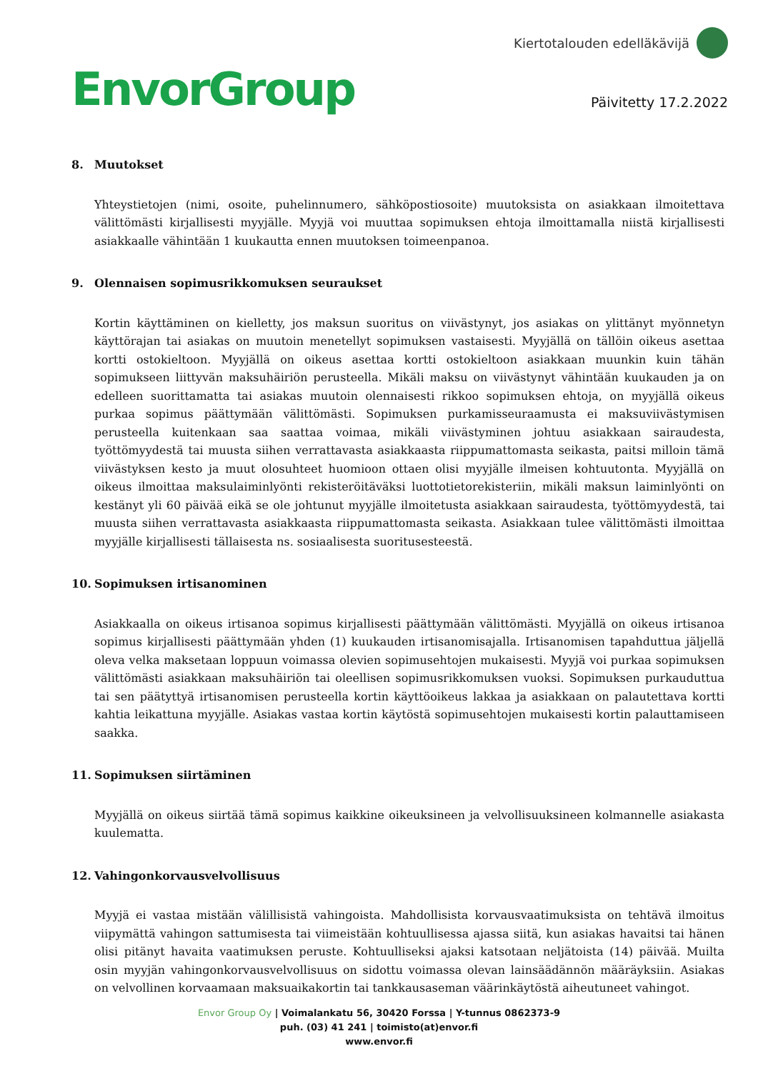EnvorGroup
Kiertotalouden edelläkävijä
Päivitetty 17.2.2022
8. Muutokset
Yhteystietojen (nimi, osoite, puhelinnumero, sähköpostiosoite) muutoksista on asiakkaan ilmoitettava välittömästi kirjallisesti myyjälle. Myyjä voi muuttaa sopimuksen ehtoja ilmoittamalla niistä kirjallisesti asiakkaalle vähintään 1 kuukautta ennen muutoksen toimeenpanoa.
9. Olennaisen sopimusrikkomuksen seuraukset
Kortin käyttäminen on kielletty, jos maksun suoritus on viivästynyt, jos asiakas on ylittänyt myönnetyn käyttörajan tai asiakas on muutoin menetellyt sopimuksen vastaisesti. Myyjällä on tällöin oikeus asettaa kortti ostokieltoon. Myyjällä on oikeus asettaa kortti ostokieltoon asiakkaan muunkin kuin tähän sopimukseen liittyvän maksuhäiriön perusteella. Mikäli maksu on viivästynyt vähintään kuukauden ja on edelleen suorittamatta tai asiakas muutoin olennaisesti rikkoo sopimuksen ehtoja, on myyjällä oikeus purkaa sopimus päättymään välittömästi. Sopimuksen purkamisseuraamusta ei maksuviivästymisen perusteella kuitenkaan saa saattaa voimaa, mikäli viivästyminen johtuu asiakkaan sairaudesta, työttömyydestä tai muusta siihen verrattavasta asiakkaasta riippumattomasta seikasta, paitsi milloin tämä viivästyksen kesto ja muut olosuhteet huomioon ottaen olisi myyjälle ilmeisen kohtuutonta. Myyjällä on oikeus ilmoittaa maksulaiminlyönti rekisteröitäväksi luottotietorekisteriin, mikäli maksun laiminlyönti on kestänyt yli 60 päivää eikä se ole johtunut myyjälle ilmoitetusta asiakkaan sairaudesta, työttömyydestä, tai muusta siihen verrattavasta asiakkaasta riippumattomasta seikasta. Asiakkaan tulee välittömästi ilmoittaa myyjälle kirjallisesti tällaisesta ns. sosiaalisesta suoritusesteestä.
10. Sopimuksen irtisanominen
Asiakkaalla on oikeus irtisanoa sopimus kirjallisesti päättymään välittömästi. Myyjällä on oikeus irtisanoa sopimus kirjallisesti päättymään yhden (1) kuukauden irtisanomisajalla. Irtisanomisen tapahduttua jäljellä oleva velka maksetaan loppuun voimassa olevien sopimusehtojen mukaisesti. Myyjä voi purkaa sopimuksen välittömästi asiakkaan maksuhäiriön tai oleellisen sopimusrikkomuksen vuoksi. Sopimuksen purkauduttua tai sen päätyttyä irtisanomisen perusteella kortin käyttöoikeus lakkaa ja asiakkaan on palautettava kortti kahtia leikattuna myyjälle. Asiakas vastaa kortin käytöstä sopimusehtojen mukaisesti kortin palauttamiseen saakka.
11. Sopimuksen siirtäminen
Myyjällä on oikeus siirtää tämä sopimus kaikkine oikeuksineen ja velvollisuuksineen kolmannelle asiakasta kuulematta.
12. Vahingonkorvausvelvollisuus
Myyjä ei vastaa mistään välillisistä vahingoista. Mahdollisista korvausvaatimuksista on tehtävä ilmoitus viipymättä vahingon sattumisesta tai viimeistään kohtuullisessa ajassa siitä, kun asiakas havaitsi tai hänen olisi pitänyt havaita vaatimuksen peruste. Kohtuulliseksi ajaksi katsotaan neljätoista (14) päivää. Muilta osin myyjän vahingonkorvausvelvollisuus on sidottu voimassa olevan lainsäädännön määräyksiin. Asiakas on velvollinen korvaamaan maksuaikakortin tai tankkausaseman väärinkäytöstä aiheutuneet vahingot.
Envor Group Oy | Voimalankatu 56, 30420 Forssa | Y-tunnus 0862373-9
puh. (03) 41 241 | toimisto(at)envor.fi
www.envor.fi